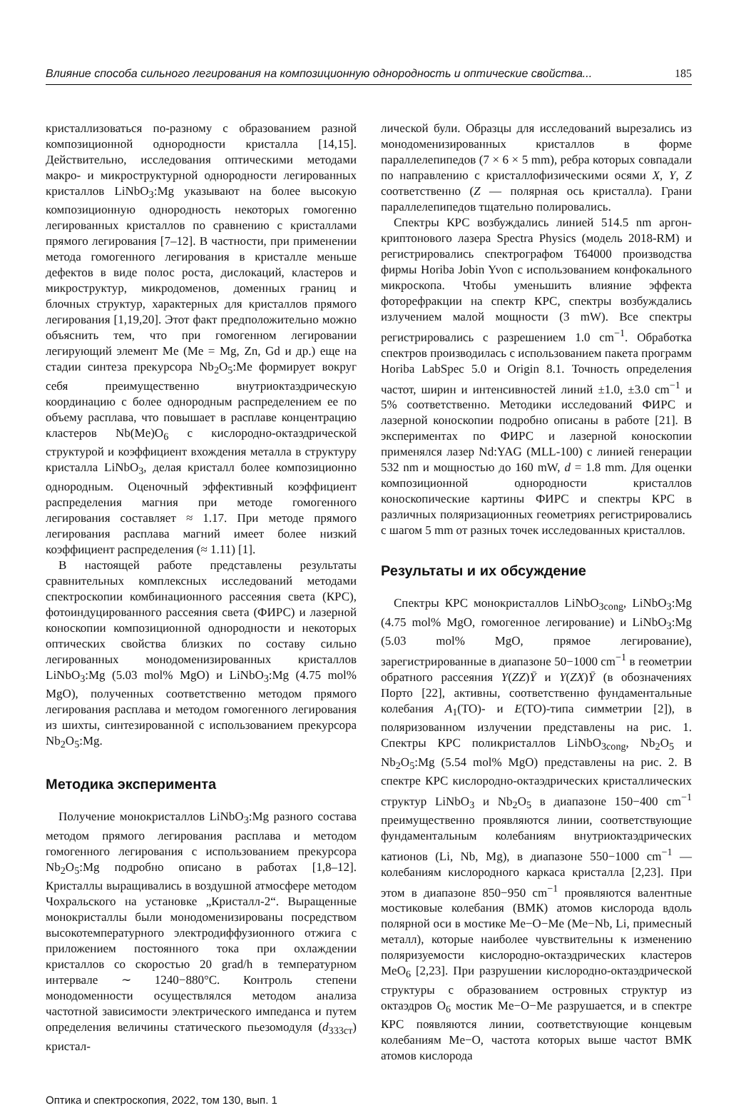Влияние способа сильного легирования на композиционную однородность и оптические свойства... 185
кристаллизоваться по-разному с образованием разной композиционной однородности кристалла [14,15]. Действительно, исследования оптическими методами макро- и микроструктурной однородности легированных кристаллов LiNbO<sub>3</sub>:Mg указывают на более высокую композиционную однородность некоторых гомогенно легированных кристаллов по сравнению с кристаллами прямого легирования [7–12]. В частности, при применении метода гомогенного легирования в кристалле меньше дефектов в виде полос роста, дислокаций, кластеров и микроструктур, микродоменов, доменных границ и блочных структур, характерных для кристаллов прямого легирования [1,19,20]. Этот факт предположительно можно объяснить тем, что при гомогенном легировании легирующий элемент Me (Me = Mg, Zn, Gd и др.) еще на стадии синтеза прекурсора Nb<sub>2</sub>O<sub>5</sub>:Me формирует вокруг себя преимущественно внутриоктаэдрическую координацию с более однородным распределением ее по объему расплава, что повышает в расплаве концентрацию кластеров Nb(Me)O<sub>6</sub> с кислородно-октаэдрической структурой и коэффициент вхождения металла в структуру кристалла LiNbO<sub>3</sub>, делая кристалл более композиционно однородным. Оценочный эффективный коэффициент распределения магния при методе гомогенного легирования составляет ≈ 1.17. При методе прямого легирования расплава магний имеет более низкий коэффициент распределения (≈ 1.11) [1].
В настоящей работе представлены результаты сравнительных комплексных исследований методами спектроскопии комбинационного рассеяния света (КРС), фотоиндуцированного рассеяния света (ФИРС) и лазерной коноскопии композиционной однородности и некоторых оптических свойства близких по составу сильно легированных монодоменизированных кристаллов LiNbO<sub>3</sub>:Mg (5.03 mol% MgO) и LiNbO<sub>3</sub>:Mg (4.75 mol% MgO), полученных соответственно методом прямого легирования расплава и методом гомогенного легирования из шихты, синтезированной с использованием прекурсора Nb<sub>2</sub>O<sub>5</sub>:Mg.
Методика эксперимента
Получение монокристаллов LiNbO<sub>3</sub>:Mg разного состава методом прямого легирования расплава и методом гомогенного легирования с использованием прекурсора Nb<sub>2</sub>O<sub>5</sub>:Mg подробно описано в работах [1,8–12]. Кристаллы выращивались в воздушной атмосфере методом Чохральского на установке „Кристалл-2“. Выращенные монокристаллы были монодоменизированы посредством высокотемпературного электродиффузионного отжига с приложением постоянного тока при охлаждении кристаллов со скоростью 20 grad/h в температурном интервале ∼ 1240−880°C. Контроль степени монодоменности осуществлялся методом анализа частотной зависимости электрического импеданса и путем определения величины статического пьезомодуля (d<sub>333ст</sub>) кристал-
лической були. Образцы для исследований вырезались из монодоменизированных кристаллов в форме параллелепипедов (7 × 6 × 5 mm), ребра которых совпадали по направлению с кристаллофизическими осями X, Y, Z соответственно (Z — полярная ось кристалла). Грани параллелепипедов тщательно полировались.
Спектры КРС возбуждались линией 514.5 nm аргон-криптонового лазера Spectra Physics (модель 2018-RM) и регистрировались спектрографом T64000 производства фирмы Horiba Jobin Yvon с использованием конфокального микроскопа. Чтобы уменьшить влияние эффекта фоторефракции на спектр КРС, спектры возбуждались излучением малой мощности (3 mW). Все спектры регистрировались с разрешением 1.0 cm<sup>−1</sup>. Обработка спектров производилась с использованием пакета программ Horiba LabSpec 5.0 и Origin 8.1. Точность определения частот, ширин и интенсивностей линий ±1.0, ±3.0 cm<sup>−1</sup> и 5% соответственно. Методики исследований ФИРС и лазерной коноскопии подробно описаны в работе [21]. В экспериментах по ФИРС и лазерной коноскопии применялся лазер Nd:YAG (MLL-100) с линией генерации 532 nm и мощностью до 160 mW, d = 1.8 mm. Для оценки композиционной однородности кристаллов коноскопические картины ФИРС и спектры КРС в различных поляризационных геометриях регистрировались с шагом 5 mm от разных точек исследованных кристаллов.
Результаты и их обсуждение
Спектры КРС монокристаллов LiNbO<sub>3cong</sub>, LiNbO<sub>3</sub>:Mg (4.75 mol% MgO, гомогенное легирование) и LiNbO<sub>3</sub>:Mg (5.03 mol% MgO, прямое легирование), зарегистрированные в диапазоне 50−1000 cm<sup>−1</sup> в геометрии обратного рассеяния Y(ZZ)Ȳ и Y(ZX)Ȳ (в обозначениях Порто [22], активны, соответственно фундаментальные колебания A<sub>1</sub>(TO)- и E(TO)-типа симметрии [2]), в поляризованном излучении представлены на рис. 1. Спектры КРС поликристаллов LiNbO<sub>3cong</sub>, Nb<sub>2</sub>O<sub>5</sub> и Nb<sub>2</sub>O<sub>5</sub>:Mg (5.54 mol% MgO) представлены на рис. 2. В спектре КРС кислородно-октаэдрических кристаллических структур LiNbO<sub>3</sub> и Nb<sub>2</sub>O<sub>5</sub> в диапазоне 150−400 cm<sup>−1</sup> преимущественно проявляются линии, соответствующие фундаментальным колебаниям внутриоктаэдрических катионов (Li, Nb, Mg), в диапазоне 550−1000 cm<sup>−1</sup> — колебаниям кислородного каркаса кристалла [2,23]. При этом в диапазоне 850−950 cm<sup>−1</sup> проявляются валентные мостиковые колебания (ВМК) атомов кислорода вдоль полярной оси в мостике Me−O−Me (Me−Nb, Li, примесный металл), которые наиболее чувствительны к изменению поляризуемости кислородно-октаэдрических кластеров MeO<sub>6</sub> [2,23]. При разрушении кислородно-октаэдрической структуры с образованием островных структур из октаэдров O<sub>6</sub> мостик Me−O−Me разрушается, и в спектре КРС появляются линии, соответствующие концевым колебаниям Me−O, частота которых выше частот ВМК атомов кислорода
Оптика и спектроскопия, 2022, том 130, вып. 1